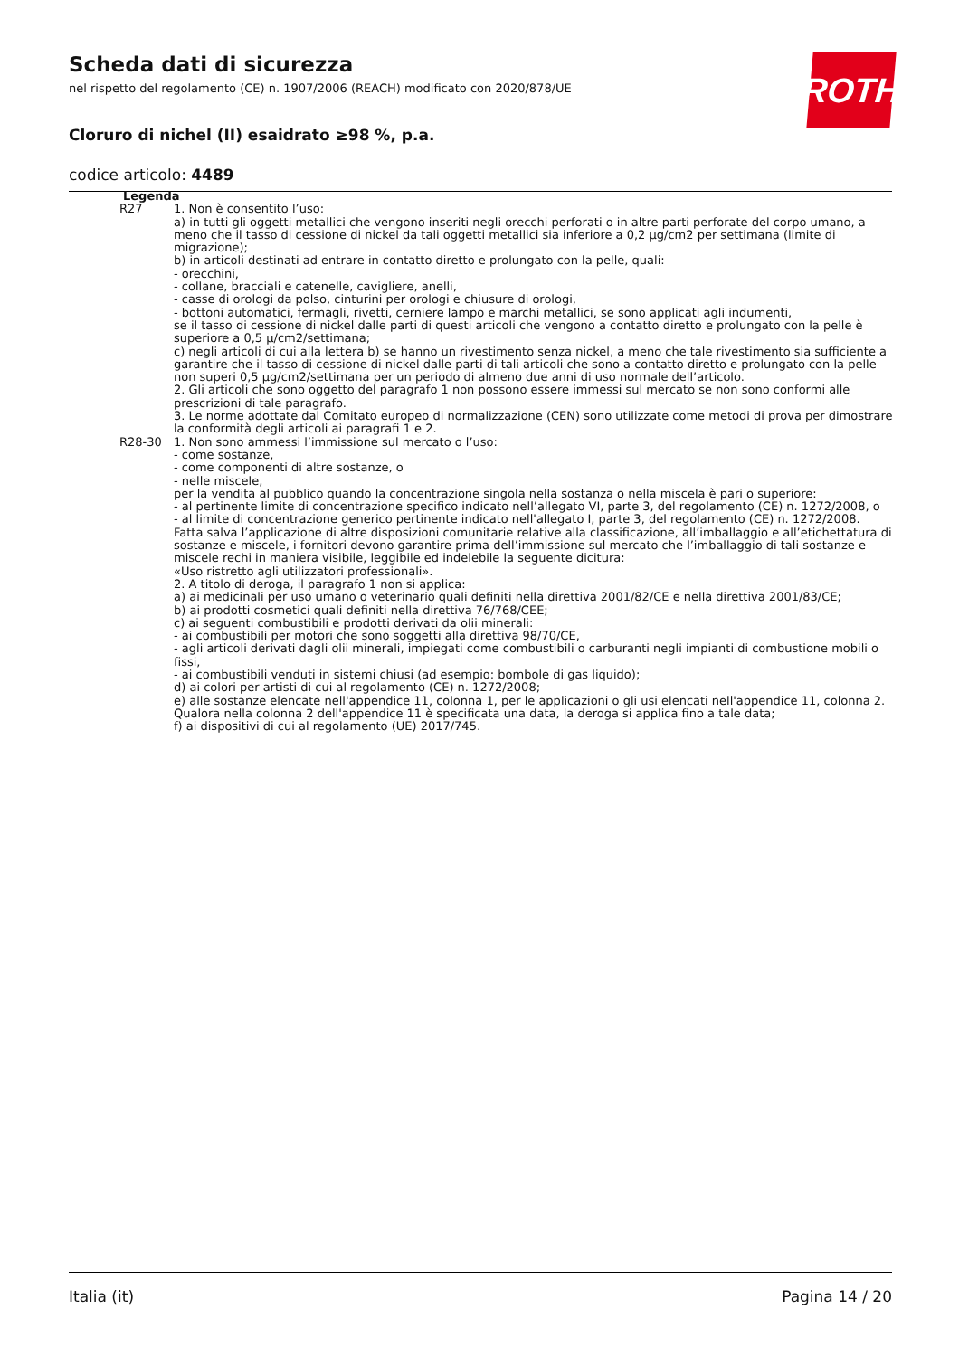Scheda dati di sicurezza
nel rispetto del regolamento (CE) n. 1907/2006 (REACH) modificato con 2020/878/UE
Cloruro di nichel (II) esaidrato ≥98 %, p.a.
codice articolo: 4489
ROTH
Legenda
| R27 | 1. Non è consentito l’uso: a) in tutti gli oggetti metallici che vengono inseriti negli orecchi perforati o in altre parti perforate del corpo umano, a meno che il tasso di cessione di nickel da tali oggetti metallici sia inferiore a 0,2 µg/cm2 per settimana (limite di migrazione); b) in articoli destinati ad entrare in contatto diretto e prolungato con la pelle, quali: - orecchini, - collane, bracciali e catenelle, cavigliere, anelli, - casse di orologi da polso, cinturini per orologi e chiusure di orologi, - bottoni automatici, fermagli, rivetti, cerniere lampo e marchi metallici, se sono applicati agli indumenti, se il tasso di cessione di nickel dalle parti di questi articoli che vengono a contatto diretto e prolungato con la pelle è superiore a 0,5 µ/cm2/settimana; c) negli articoli di cui alla lettera b) se hanno un rivestimento senza nickel, a meno che tale rivestimento sia sufficiente a garantire che il tasso di cessione di nickel dalle parti di tali articoli che sono a contatto diretto e prolungato con la pelle non superi 0,5 µg/cm2/settimana per un periodo di almeno due anni di uso normale dell’articolo. 2. Gli articoli che sono oggetto del paragrafo 1 non possono essere immessi sul mercato se non sono conformi alle prescrizioni di tale paragrafo. 3. Le norme adottate dal Comitato europeo di normalizzazione (CEN) sono utilizzate come metodi di prova per dimostrare la conformità degli articoli ai paragrafi 1 e 2. |
| R28-30 | 1. Non sono ammessi l’immissione sul mercato o l’uso: - come sostanze, - come componenti di altre sostanze, o - nelle miscele, per la vendita al pubblico quando la concentrazione singola nella sostanza o nella miscela è pari o superiore: - al pertinente limite di concentrazione specifico indicato nell’allegato VI, parte 3, del regolamento (CE) n. 1272/2008, o - al limite di concentrazione generico pertinente indicato nell'allegato I, parte 3, del regolamento (CE) n. 1272/2008. Fatta salva l’applicazione di altre disposizioni comunitarie relative alla classificazione, all’imballaggio e all’etichettatura di sostanze e miscele, i fornitori devono garantire prima dell’immissione sul mercato che l’imballaggio di tali sostanze e miscele rechi in maniera visibile, leggibile ed indelebile la seguente dicitura: «Uso ristretto agli utilizzatori professionali». 2. A titolo di deroga, il paragrafo 1 non si applica: a) ai medicinali per uso umano o veterinario quali definiti nella direttiva 2001/82/CE e nella direttiva 2001/83/CE; b) ai prodotti cosmetici quali definiti nella direttiva 76/768/CEE; c) ai seguenti combustibili e prodotti derivati da olii minerali: - ai combustibili per motori che sono soggetti alla direttiva 98/70/CE, - agli articoli derivati dagli olii minerali, impiegati come combustibili o carburanti negli impianti di combustione mobili o fissi, - ai combustibili venduti in sistemi chiusi (ad esempio: bombole di gas liquido); d) ai colori per artisti di cui al regolamento (CE) n. 1272/2008; e) alle sostanze elencate nell'appendice 11, colonna 1, per le applicazioni o gli usi elencati nell'appendice 11, colonna 2. Qualora nella colonna 2 dell'appendice 11 è specificata una data, la deroga si applica fino a tale data; f) ai dispositivi di cui al regolamento (UE) 2017/745. |
Italia (it) Pagina 14 / 20